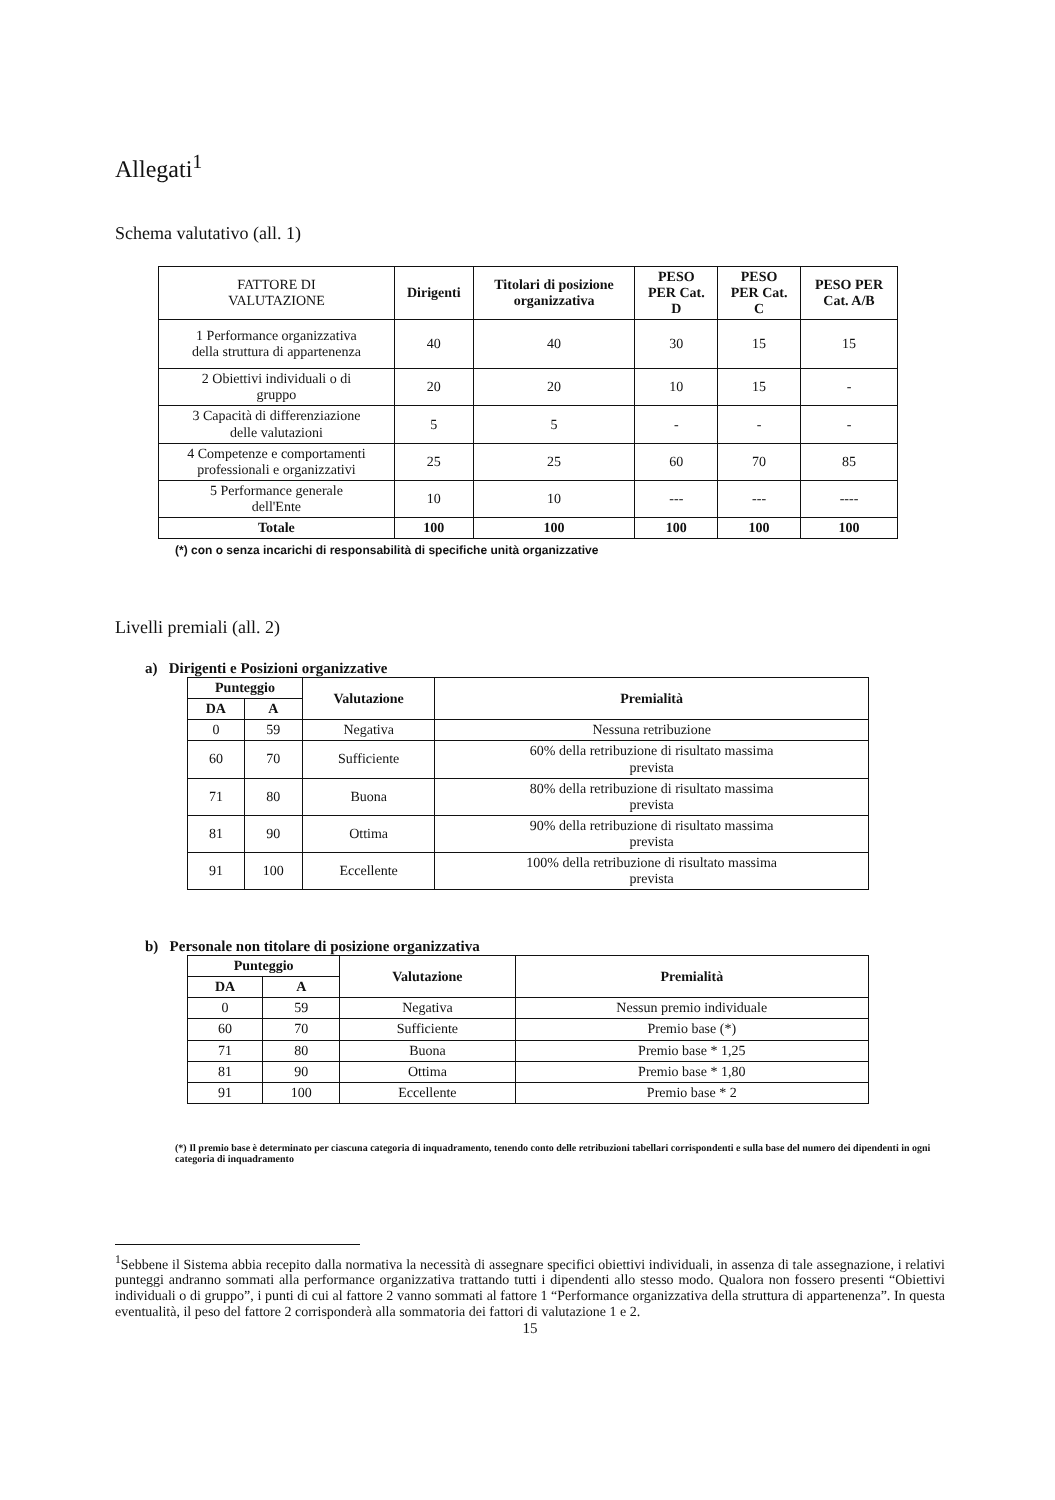Allegati<sup>1</sup>
Schema valutativo (all. 1)
| FATTORE DI VALUTAZIONE | Dirigenti | Titolari di posizione organizzativa | PESO PER Cat. D | PESO PER Cat. C | PESO PER Cat. A/B |
| --- | --- | --- | --- | --- | --- |
| 1 Performance organizzativa della struttura di appartenenza | 40 | 40 | 30 | 15 | 15 |
| 2 Obiettivi individuali o di gruppo | 20 | 20 | 10 | 15 | - |
| 3 Capacità di differenziazione delle valutazioni | 5 | 5 | - | - | - |
| 4 Competenze e comportamenti professionali e organizzativi | 25 | 25 | 60 | 70 | 85 |
| 5 Performance generale dell'Ente | 10 | 10 | --- | --- | ---- |
| Totale | 100 | 100 | 100 | 100 | 100 |
(*) con o senza incarichi di responsabilità di specifiche unità organizzative
Livelli premiali (all. 2)
a) Dirigenti e Posizioni organizzative
| Punteggio | | Valutazione | Premialità |
| --- | --- | --- | --- |
| DA | A | | |
| 0 | 59 | Negativa | Nessuna retribuzione |
| 60 | 70 | Sufficiente | 60% della retribuzione di risultato massima prevista |
| 71 | 80 | Buona | 80% della retribuzione di risultato massima prevista |
| 81 | 90 | Ottima | 90% della retribuzione di risultato massima prevista |
| 91 | 100 | Eccellente | 100% della retribuzione di risultato massima prevista |
b) Personale non titolare di posizione organizzativa
| Punteggio | | Valutazione | Premialità |
| --- | --- | --- | --- |
| DA | A | | |
| 0 | 59 | Negativa | Nessun premio individuale |
| 60 | 70 | Sufficiente | Premio base (*) |
| 71 | 80 | Buona | Premio base * 1,25 |
| 81 | 90 | Ottima | Premio base * 1,80 |
| 91 | 100 | Eccellente | Premio base * 2 |
(*) Il premio base è determinato per ciascuna categoria di inquadramento, tenendo conto delle retribuzioni tabellari corrispondenti e sulla base del numero dei dipendenti in ogni categoria di inquadramento
<sup>1</sup> Sebbene il Sistema abbia recepito dalla normativa la necessità di assegnare specifici obiettivi individuali, in assenza di tale assegnazione, i relativi punteggi andranno sommati alla performance organizzativa trattando tutti i dipendenti allo stesso modo. Qualora non fossero presenti “Obiettivi individuali o di gruppo”, i punti di cui al fattore 2 vanno sommati al fattore 1 “Performance organizzativa della struttura di appartenenza”. In questa eventualità, il peso del fattore 2 corrisponderà alla sommatoria dei fattori di valutazione 1 e 2.
15